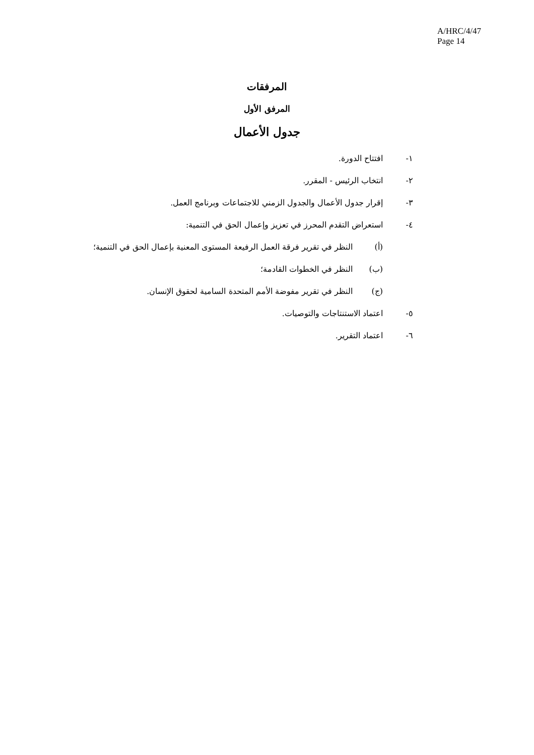A/HRC/4/47
Page 14
المرفقات
المرفق الأول
جدول الأعمال
١- افتتاح الدورة.
٢- انتخاب الرئيس - المقرر.
٣- إقرار جدول الأعمال والجدول الزمني للاجتماعات وبرنامج العمل.
٤- استعراض التقدم المحرز في تعزيز وإعمال الحق في التنمية:
(أ) النظر في تقرير فرقة العمل الرفيعة المستوى المعنية بإعمال الحق في التنمية؛
(ب) النظر في الخطوات القادمة؛
(ج) النظر في تقرير مفوضة الأمم المتحدة السامية لحقوق الإنسان.
٥- اعتماد الاستنتاجات والتوصيات.
٦- اعتماد التقرير.